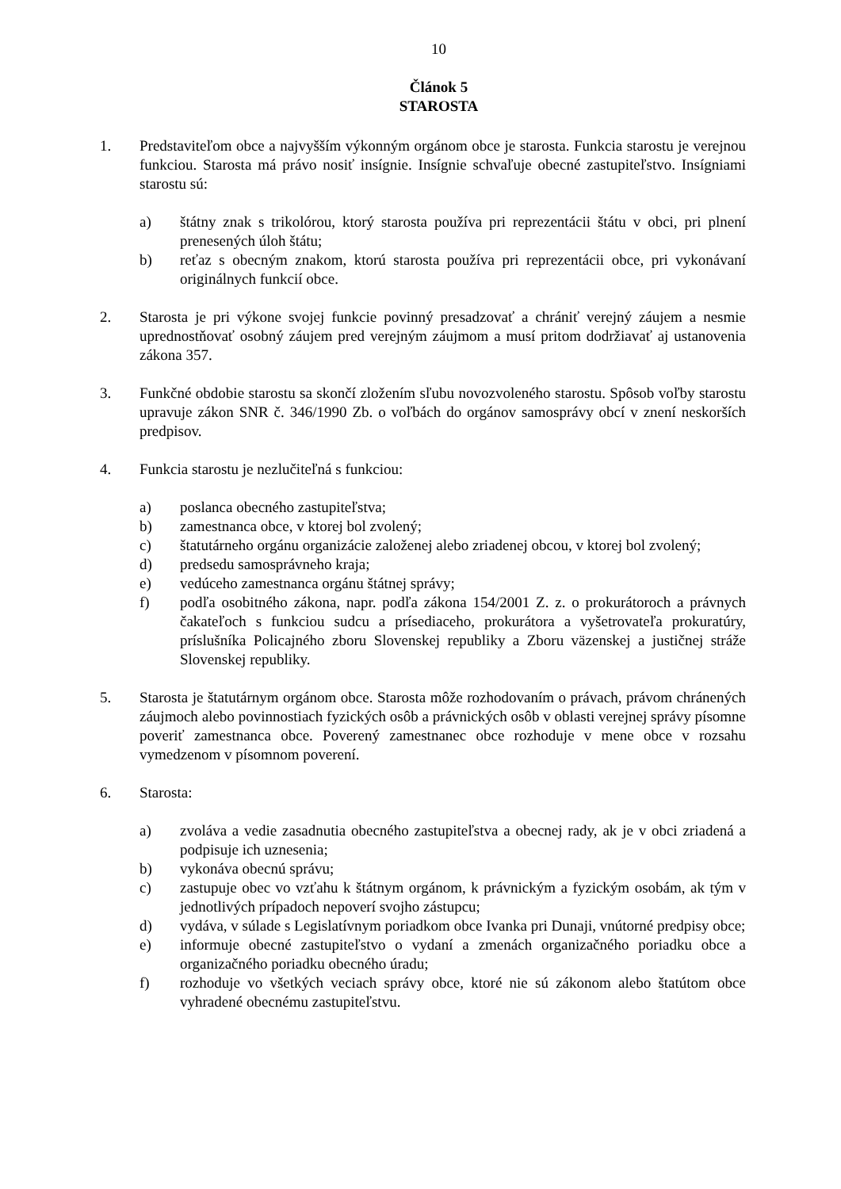10
Článok 5
STAROSTA
1. Predstaviteľom obce a najvyšším výkonným orgánom obce je starosta. Funkcia starostu je verejnou funkciou. Starosta má právo nosiť insígnie. Insígnie schvaľuje obecné zastupiteľstvo. Insígniami starostu sú:
a) štátny znak s trikolórou, ktorý starosta používa pri reprezentácii štátu v obci, pri plnení prenesených úloh štátu;
b) reťaz s obecným znakom, ktorú starosta používa pri reprezentácii obce, pri vykonávaní originálnych funkcií obce.
2. Starosta je pri výkone svojej funkcie povinný presadzovať a chrániť verejný záujem a nesmie uprednostňovať osobný záujem pred verejným záujmom a musí pritom dodržiavať aj ustanovenia zákona 357.
3. Funkčné obdobie starostu sa skončí zložením sľubu novozvoleného starostu. Spôsob voľby starostu upravuje zákon SNR č. 346/1990 Zb. o voľbách do orgánov samosprávy obcí v znení neskorších predpisov.
4. Funkcia starostu je nezlučiteľná s funkciou:
a) poslanca obecného zastupiteľstva;
b) zamestnanca obce, v ktorej bol zvolený;
c) štatutárneho orgánu organizácie založenej alebo zriadenej obcou, v ktorej bol zvolený;
d) predsedu samosprávneho kraja;
e) vedúceho zamestnanca orgánu štátnej správy;
f) podľa osobitného zákona, napr. podľa zákona 154/2001 Z. z. o prokurátoroch a právnych čakateľoch s funkciou sudcu a prísediaceho, prokurátora a vyšetrovateľa prokuratúry, príslušníka Policajného zboru Slovenskej republiky a Zboru väzenskej a justičnej stráže Slovenskej republiky.
5. Starosta je štatutárnym orgánom obce. Starosta môže rozhodovaním o právach, právom chránených záujmoch alebo povinnostiach fyzických osôb a právnických osôb v oblasti verejnej správy písomne poveriť zamestnanca obce. Poverený zamestnanec obce rozhoduje v mene obce v rozsahu vymedzenom v písomnom poverení.
6. Starosta:
a) zvoláva a vedie zasadnutia obecného zastupiteľstva a obecnej rady, ak je v obci zriadená a podpisuje ich uznesenia;
b) vykonáva obecnú správu;
c) zastupuje obec vo vzťahu k štátnym orgánom, k právnickým a fyzickým osobám, ak tým v jednotlivých prípadoch nepoverí svojho zástupcu;
d) vydáva, v súlade s Legislatívnym poriadkom obce Ivanka pri Dunaji, vnútorné predpisy obce;
e) informuje obecné zastupiteľstvo o vydaní a zmenách organizačného poriadku obce a organizačného poriadku obecného úradu;
f) rozhoduje vo všetkých veciach správy obce, ktoré nie sú zákonom alebo štatútom obce vyhradené obecnému zastupiteľstvu.